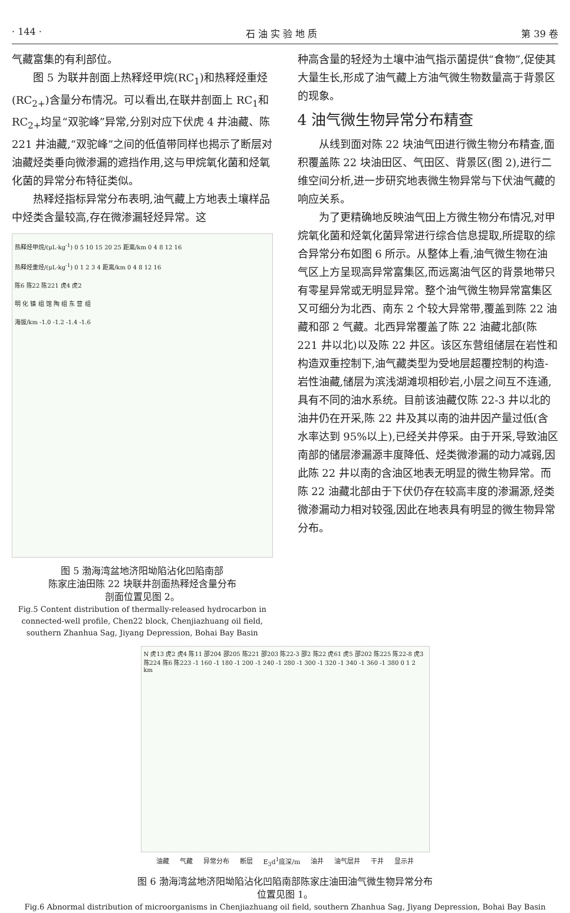· 144 · 石 油 实 验 地 质 第 39 卷
气藏富集的有利部位。
图 5 为联井剖面上热释烃甲烷(RC<sub>1</sub>)和热释烃重烃(RC<sub>2+</sub>)含量分布情况。可以看出,在联井剖面上 RC<sub>1</sub>和 RC<sub>2+</sub>均呈“双驼峰”异常,分别对应下伏虎 4 井油藏、陈 221 井油藏,“双驼峰”之间的低值带同样也揭示了断层对油藏烃类垂向微渗漏的遮挡作用,这与甲烷氧化菌和烃氧化菌的异常分布特征类似。
热释烃指标异常分布表明,油气藏上方地表土壤样品中烃类含量较高,存在微渗漏轻烃异常。这
热释烃甲烷/(μL·kg<sup>-1</sup>) 0 5 10 15 20 25 距离/km 0 4 8 12 16
热释烃重烃/(μL·kg<sup>-1</sup>) 0 1 2 3 4 距离/km 0 4 8 12 16
陈6 陈22 陈221 虎4 虎2
明 化 镇 组 馆 陶 组 东 营 组
海拔/km -1.0 -1.2 -1.4 -1.6
图 5 渤海湾盆地济阳坳陷沾化凹陷南部
陈家庄油田陈 22 块联井剖面热释烃含量分布
剖面位置见图 2。
Fig.5 Content distribution of thermally-released hydrocarbon in connected-well profile, Chen22 block, Chenjiazhuang oil field, southern Zhanhua Sag, Jiyang Depression, Bohai Bay Basin
种高含量的轻烃为土壤中油气指示菌提供“食物”,促使其大量生长,形成了油气藏上方油气微生物数量高于背景区的现象。
4 油气微生物异常分布精查
从线到面对陈 22 块油气田进行微生物分布精查,面积覆盖陈 22 块油田区、气田区、背景区(图 2),进行二维空间分析,进一步研究地表微生物异常与下伏油气藏的响应关系。
为了更精确地反映油气田上方微生物分布情况,对甲烷氧化菌和烃氧化菌异常进行综合信息提取,所提取的综合异常分布如图 6 所示。从整体上看,油气微生物在油气区上方呈现高异常富集区,而远离油气区的背景地带只有零星异常或无明显异常。整个油气微生物异常富集区又可细分为北西、南东 2 个较大异常带,覆盖到陈 22 油藏和邵 2 气藏。北西异常覆盖了陈 22 油藏北部(陈 221 井以北)以及陈 22 井区。该区东营组储层在岩性和构造双重控制下,油气藏类型为受地层超覆控制的构造-岩性油藏,储层为滨浅湖滩坝相砂岩,小层之间互不连通,具有不同的油水系统。目前该油藏仅陈 22-3 井以北的油井仍在开采,陈 22 井及其以南的油井因产量过低(含水率达到 95%以上),已经关井停采。由于开采,导致油区南部的储层渗漏源丰度降低、烃类微渗漏的动力减弱,因此陈 22 井以南的含油区地表无明显的微生物异常。而陈 22 油藏北部由于下伏仍存在较高丰度的渗漏源,烃类微渗漏动力相对较强,因此在地表具有明显的微生物异常分布。
N 虎13 虎2 虎4 陈11 邵204 邵205 陈221 邵203 陈22-3 邵2 陈22 虎61 虎5 邵202 陈225 陈22-8 虎3 陈224 陈6 陈223 -1 160 -1 180 -1 200 -1 240 -1 280 -1 300 -1 320 -1 340 -1 360 -1 380 0 1 2 km
油藏 气藏 异常分布 断层 E<sub>3</sub>d<sup>1</sup>底深/m 油井 油气层井 干井 显示井
图 6 渤海湾盆地济阳坳陷沾化凹陷南部陈家庄油田油气微生物异常分布
位置见图 1。
Fig.6 Abnormal distribution of microorganisms in Chenjiazhuang oil field, southern Zhanhua Sag, Jiyang Depression, Bohai Bay Basin